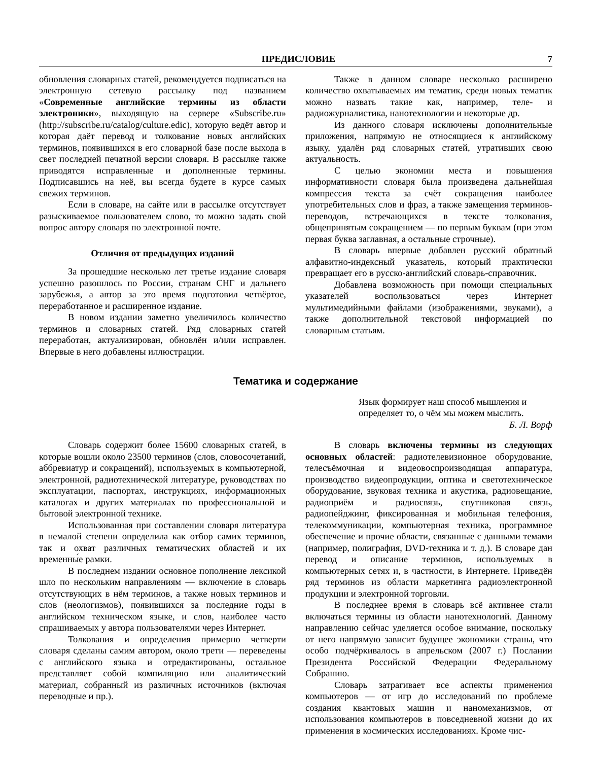ПРЕДИСЛОВИЕ 7
обновления словарных статей, рекомендуется подписаться на электронную сетевую рассылку под названием «Современные английские термины из области электроники», выходящую на сервере «Subscribe.ru» (http://subscribe.ru/catalog/culture.edic), которую ведёт автор и которая даёт перевод и толкование новых английских терминов, появившихся в его словарной базе после выхода в свет последней печатной версии словаря. В рассылке также приводятся исправленные и дополненные термины. Подписавшись на неё, вы всегда будете в курсе самых свежих терминов.
Если в словаре, на сайте или в рассылке отсутствует разыскиваемое пользователем слово, то можно задать свой вопрос автору словаря по электронной почте.
Отличия от предыдущих изданий
За прошедшие несколько лет третье издание словаря успешно разошлось по России, странам СНГ и дальнего зарубежья, а автор за это время подготовил четвёртое, переработанное и расширенное издание.
В новом издании заметно увеличилось количество терминов и словарных статей. Ряд словарных статей переработан, актуализирован, обновлён и/или исправлен. Впервые в него добавлены иллюстрации.
Также в данном словаре несколько расширено количество охватываемых им тематик, среди новых тематик можно назвать такие как, например, теле- и радиожурналистика, нанотехнологии и некоторые др.
Из данного словаря исключены дополнительные приложения, напрямую не относящиеся к английскому языку, удалён ряд словарных статей, утративших свою актуальность.
С целью экономии места и повышения информативности словаря была произведена дальнейшая компрессия текста за счёт сокращения наиболее употребительных слов и фраз, а также замещения терминов-переводов, встречающихся в тексте толкования, общепринятым сокращением — по первым буквам (при этом первая буква заглавная, а остальные строчные).
В словарь впервые добавлен русский обратный алфавитно-индексный указатель, который практически превращает его в русско-английский словарь-справочник.
Добавлена возможность при помощи специальных указателей воспользоваться через Интернет мультимедийными файлами (изображениями, звуками), а также дополнительной текстовой информацией по словарным статьям.
Тематика и содержание
Язык формирует наш способ мышления и
определяет то, о чём мы можем мыслить.
Б. Л. Ворф
Словарь содержит более 15600 словарных статей, в которые вошли около 23500 терминов (слов, словосочетаний, аббревиатур и сокращений), используемых в компьютерной, электронной, радиотехнической литературе, руководствах по эксплуатации, паспортах, инструкциях, информационных каталогах и других материалах по профессиональной и бытовой электронной технике.
Использованная при составлении словаря литература в немалой степени определила как отбор самих терминов, так и охват различных тематических областей и их временны́е рамки.
В последнем издании основное пополнение лексикой шло по нескольким направлениям — включение в словарь отсутствующих в нём терминов, а также новых терминов и слов (неологизмов), появившихся за последние годы в английском техническом языке, и слов, наиболее часто спрашиваемых у автора пользователями через Интернет.
Толкования и определения примерно четверти словаря сделаны самим автором, около трети — переведены с английского языка и отредактированы, остальное представляет собой компиляцию или аналитический материал, собранный из различных источников (включая переводные и пр.).
В словарь включены термины из следующих основных областей: радиотелевизионное оборудование, телесъёмочная и видеовоспроизводящая аппаратура, производство видеопродукции, оптика и светотехническое оборудование, звуковая техника и акустика, радиовещание, радиоприём и радиосвязь, спутниковая связь, радиопейджинг, фиксированная и мобильная телефония, телекоммуникации, компьютерная техника, программное обеспечение и прочие области, связанные с данными темами (например, полиграфия, DVD-техника и т. д.). В словаре дан перевод и описание терминов, используемых в компьютерных сетях и, в частности, в Интернете. Приведён ряд терминов из области маркетинга радиоэлектронной продукции и электронной торговли.
В последнее время в словарь всё активнее стали включаться термины из области нанотехнологий. Данному направлению сейчас уделяется особое внимание, поскольку от него напрямую зависит будущее экономики страны, что особо подчёркивалось в апрельском (2007 г.) Послании Президента Российской Федерации Федеральному Собранию.
Словарь затрагивает все аспекты применения компьютеров — от игр до исследований по проблеме создания квантовых машин и наномеханизмов, от использования компьютеров в повседневной жизни до их применения в космических исследованиях. Кроме чис-